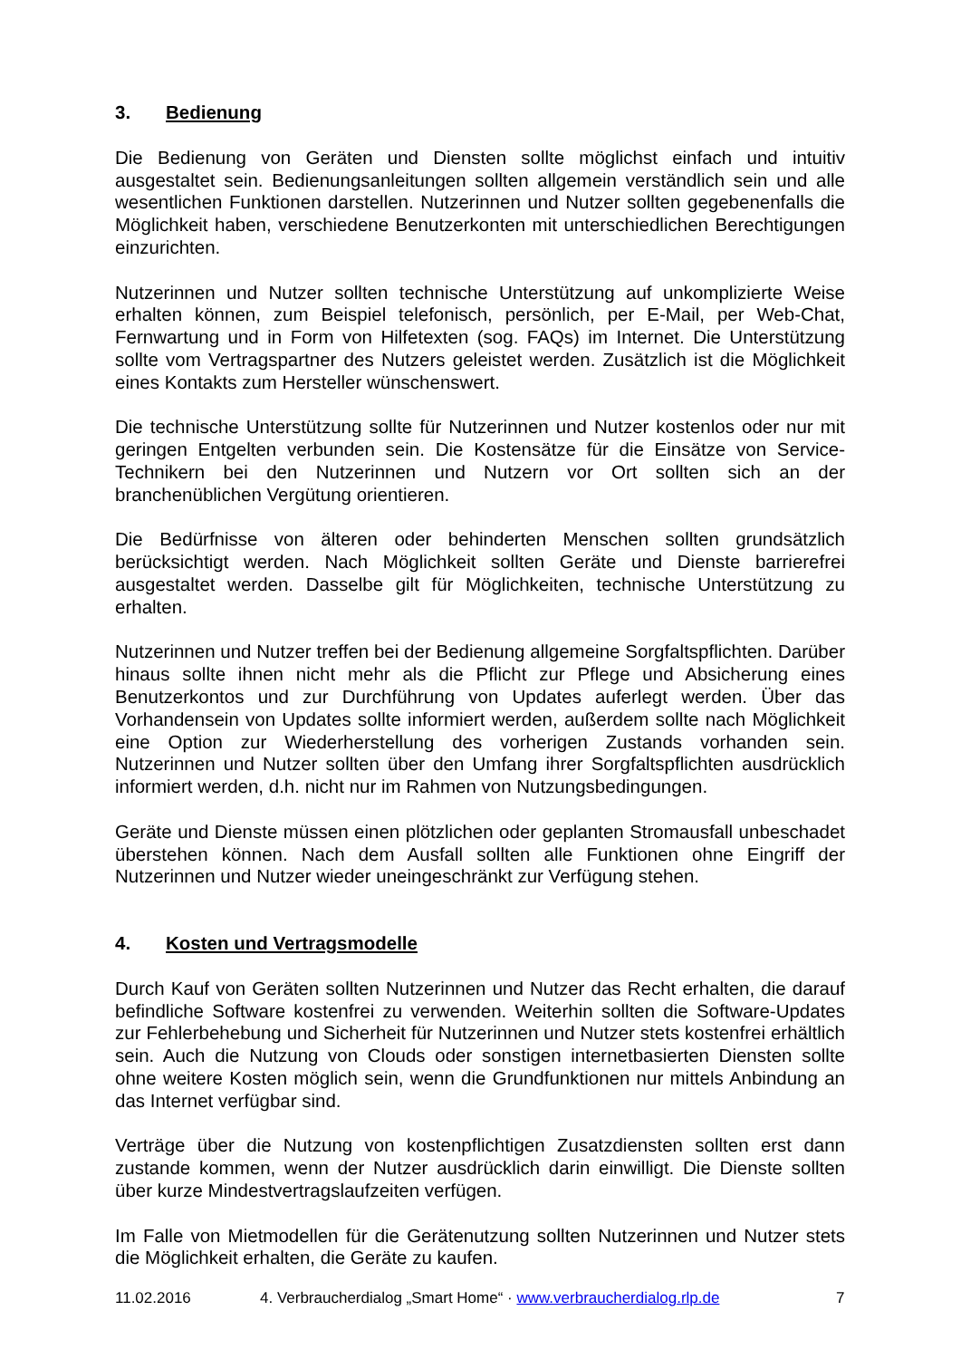3. Bedienung
Die Bedienung von Geräten und Diensten sollte möglichst einfach und intuitiv ausgestaltet sein. Bedienungsanleitungen sollten allgemein verständlich sein und alle wesentlichen Funktionen darstellen. Nutzerinnen und Nutzer sollten gegebenenfalls die Möglichkeit haben, verschiedene Benutzerkonten mit unterschiedlichen Berechtigungen einzurichten.
Nutzerinnen und Nutzer sollten technische Unterstützung auf unkomplizierte Weise erhalten können, zum Beispiel telefonisch, persönlich, per E-Mail, per Web-Chat, Fernwartung und in Form von Hilfetexten (sog. FAQs) im Internet. Die Unterstützung sollte vom Vertragspartner des Nutzers geleistet werden. Zusätzlich ist die Möglichkeit eines Kontakts zum Hersteller wünschenswert.
Die technische Unterstützung sollte für Nutzerinnen und Nutzer kostenlos oder nur mit geringen Entgelten verbunden sein. Die Kostensätze für die Einsätze von Service-Technikern bei den Nutzerinnen und Nutzern vor Ort sollten sich an der branchenüblichen Vergütung orientieren.
Die Bedürfnisse von älteren oder behinderten Menschen sollten grundsätzlich berücksichtigt werden. Nach Möglichkeit sollten Geräte und Dienste barrierefrei ausgestaltet werden. Dasselbe gilt für Möglichkeiten, technische Unterstützung zu erhalten.
Nutzerinnen und Nutzer treffen bei der Bedienung allgemeine Sorgfaltspflichten. Darüber hinaus sollte ihnen nicht mehr als die Pflicht zur Pflege und Absicherung eines Benutzerkontos und zur Durchführung von Updates auferlegt werden. Über das Vorhandensein von Updates sollte informiert werden, außerdem sollte nach Möglichkeit eine Option zur Wiederherstellung des vorherigen Zustands vorhanden sein. Nutzerinnen und Nutzer sollten über den Umfang ihrer Sorgfaltspflichten ausdrücklich informiert werden, d.h. nicht nur im Rahmen von Nutzungsbedingungen.
Geräte und Dienste müssen einen plötzlichen oder geplanten Stromausfall unbeschadet überstehen können. Nach dem Ausfall sollten alle Funktionen ohne Eingriff der Nutzerinnen und Nutzer wieder uneingeschränkt zur Verfügung stehen.
4. Kosten und Vertragsmodelle
Durch Kauf von Geräten sollten Nutzerinnen und Nutzer das Recht erhalten, die darauf befindliche Software kostenfrei zu verwenden. Weiterhin sollten die Software-Updates zur Fehlerbehebung und Sicherheit für Nutzerinnen und Nutzer stets kostenfrei erhältlich sein. Auch die Nutzung von Clouds oder sonstigen internetbasierten Diensten sollte ohne weitere Kosten möglich sein, wenn die Grundfunktionen nur mittels Anbindung an das Internet verfügbar sind.
Verträge über die Nutzung von kostenpflichtigen Zusatzdiensten sollten erst dann zustande kommen, wenn der Nutzer ausdrücklich darin einwilligt. Die Dienste sollten über kurze Mindestvertragslaufzeiten verfügen.
Im Falle von Mietmodellen für die Gerätenutzung sollten Nutzerinnen und Nutzer stets die Möglichkeit erhalten, die Geräte zu kaufen.
11.02.2016 4. Verbraucherdialog „Smart Home“ · www.verbraucherdialog.rlp.de 7